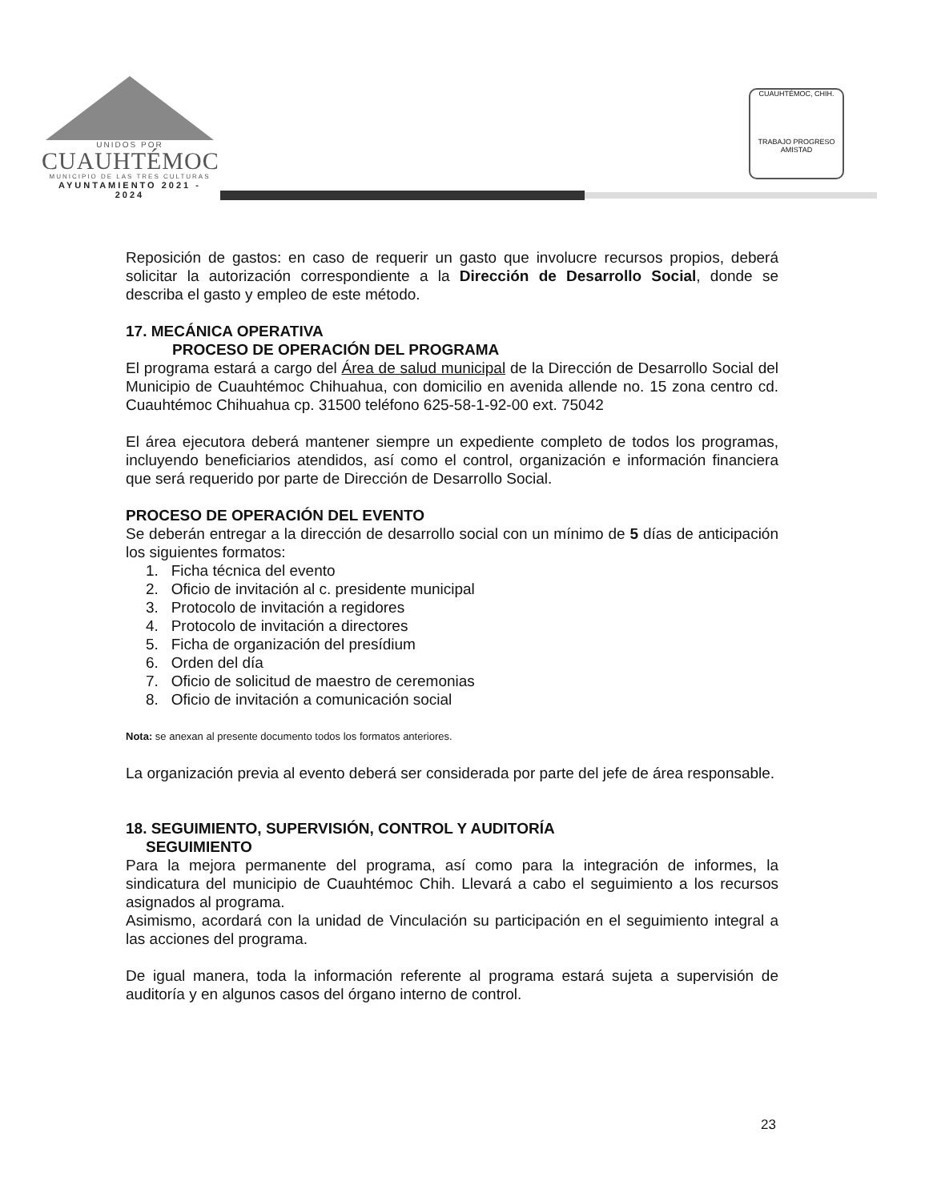UNIDOS POR
CUAUHTÉMOC
MUNICIPIO DE LAS TRES CULTURAS
AYUNTAMIENTO 2021 - 2024
CUAUHTÉMOC, CHIH.
TRABAJO PROGRESO AMISTAD
Reposición de gastos: en caso de requerir un gasto que involucre recursos propios, deberá solicitar la autorización correspondiente a la Dirección de Desarrollo Social, donde se describa el gasto y empleo de este método.
17. MECÁNICA OPERATIVA
PROCESO DE OPERACIÓN DEL PROGRAMA
El programa estará a cargo del Área de salud municipal de la Dirección de Desarrollo Social del Municipio de Cuauhtémoc Chihuahua, con domicilio en avenida allende no. 15 zona centro cd. Cuauhtémoc Chihuahua cp. 31500 teléfono 625-58-1-92-00 ext. 75042
El área ejecutora deberá mantener siempre un expediente completo de todos los programas, incluyendo beneficiarios atendidos, así como el control, organización e información financiera que será requerido por parte de Dirección de Desarrollo Social.
PROCESO DE OPERACIÓN DEL EVENTO
Se deberán entregar a la dirección de desarrollo social con un mínimo de 5 días de anticipación los siguientes formatos:
1. Ficha técnica del evento
2. Oficio de invitación al c. presidente municipal
3. Protocolo de invitación a regidores
4. Protocolo de invitación a directores
5. Ficha de organización del presídium
6. Orden del día
7. Oficio de solicitud de maestro de ceremonias
8. Oficio de invitación a comunicación social
Nota: se anexan al presente documento todos los formatos anteriores.
La organización previa al evento deberá ser considerada por parte del jefe de área responsable.
18. SEGUIMIENTO, SUPERVISIÓN, CONTROL Y AUDITORÍA
SEGUIMIENTO
Para la mejora permanente del programa, así como para la integración de informes, la sindicatura del municipio de Cuauhtémoc Chih. Llevará a cabo el seguimiento a los recursos asignados al programa.
Asimismo, acordará con la unidad de Vinculación su participación en el seguimiento integral a las acciones del programa.
De igual manera, toda la información referente al programa estará sujeta a supervisión de auditoría y en algunos casos del órgano interno de control.
23